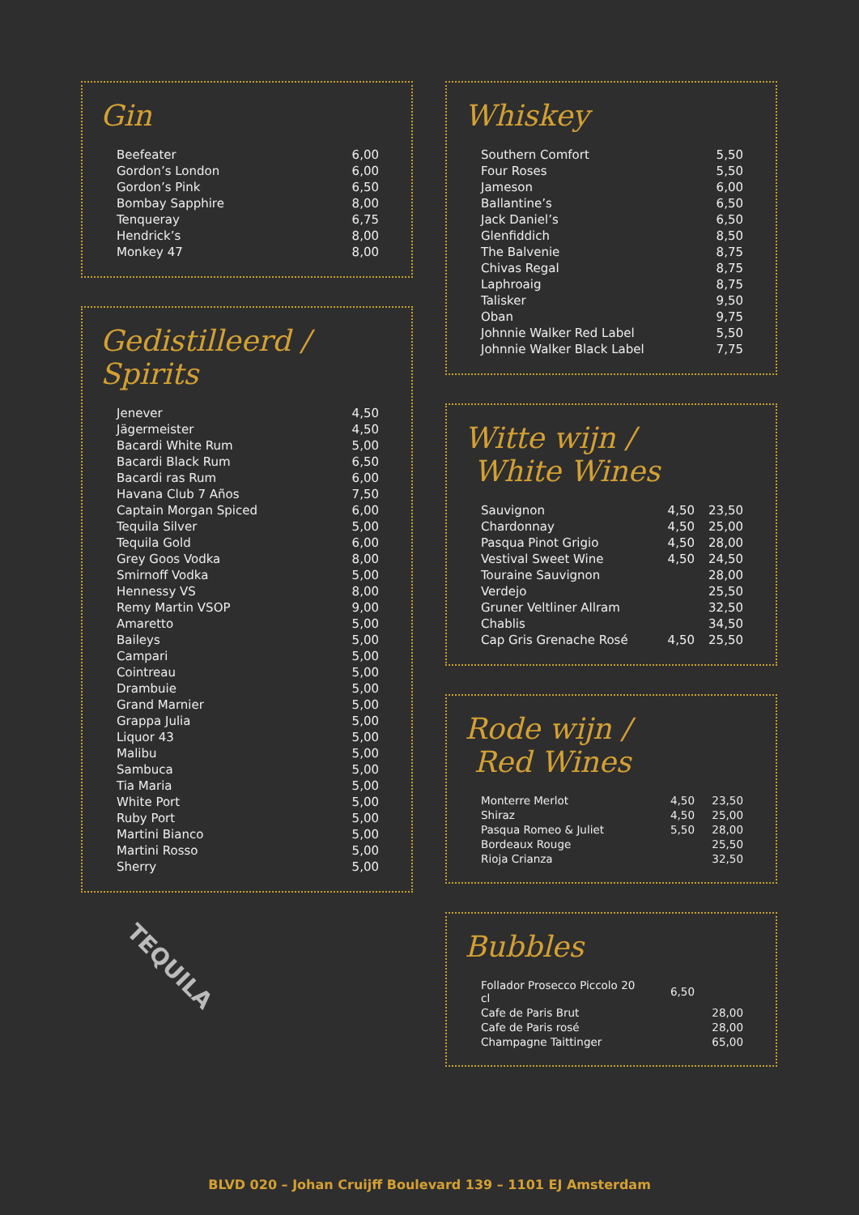Gin
| Beefeater | 6,00 |
| Gordon’s London | 6,00 |
| Gordon’s Pink | 6,50 |
| Bombay Sapphire | 8,00 |
| Tenqueray | 6,75 |
| Hendrick’s | 8,00 |
| Monkey 47 | 8,00 |
Gedistilleerd / Spirits
| Jenever | 4,50 |
| Jägermeister | 4,50 |
| Bacardi White Rum | 5,00 |
| Bacardi Black Rum | 6,50 |
| Bacardi ras Rum | 6,00 |
| Havana Club 7 Años | 7,50 |
| Captain Morgan Spiced | 6,00 |
| Tequila Silver | 5,00 |
| Tequila Gold | 6,00 |
| Grey Goos Vodka | 8,00 |
| Smirnoff Vodka | 5,00 |
| Hennessy VS | 8,00 |
| Remy Martin VSOP | 9,00 |
| Amaretto | 5,00 |
| Baileys | 5,00 |
| Campari | 5,00 |
| Cointreau | 5,00 |
| Drambuie | 5,00 |
| Grand Marnier | 5,00 |
| Grappa Julia | 5,00 |
| Liquor 43 | 5,00 |
| Malibu | 5,00 |
| Sambuca | 5,00 |
| Tia Maria | 5,00 |
| White Port | 5,00 |
| Ruby Port | 5,00 |
| Martini Bianco | 5,00 |
| Martini Rosso | 5,00 |
| Sherry | 5,00 |
TEQUILA
Whiskey
| Southern Comfort | 5,50 |
| Four Roses | 5,50 |
| Jameson | 6,00 |
| Ballantine’s | 6,50 |
| Jack Daniel’s | 6,50 |
| Glenfiddich | 8,50 |
| The Balvenie | 8,75 |
| Chivas Regal | 8,75 |
| Laphroaig | 8,75 |
| Talisker | 9,50 |
| Oban | 9,75 |
| Johnnie Walker Red Label | 5,50 |
| Johnnie Walker Black Label | 7,75 |
Witte wijn /
White Wines
| Sauvignon | 4,50 | 23,50 |
| Chardonnay | 4,50 | 25,00 |
| Pasqua Pinot Grigio | 4,50 | 28,00 |
| Vestival Sweet Wine | 4,50 | 24,50 |
| Touraine Sauvignon | | 28,00 |
| Verdejo | | 25,50 |
| Gruner Veltliner Allram | | 32,50 |
| Chablis | | 34,50 |
| Cap Gris Grenache Rosé | 4,50 | 25,50 |
Rode wijn /
Red Wines
| Monterre Merlot | 4,50 | 23,50 |
| Shiraz | 4,50 | 25,00 |
| Pasqua Romeo & Juliet | 5,50 | 28,00 |
| Bordeaux Rouge | | 25,50 |
| Rioja Crianza | | 32,50 |
Bubbles
| Follador Prosecco Piccolo 20 cl | 6,50 | |
| Cafe de Paris Brut | | 28,00 |
| Cafe de Paris rosé | | 28,00 |
| Champagne Taittinger | | 65,00 |
BLVD 020 – Johan Cruijff Boulevard 139 – 1101 EJ Amsterdam